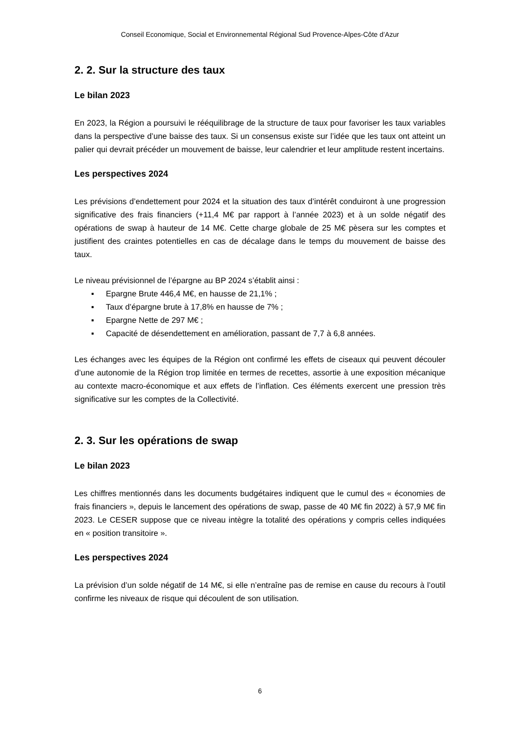Conseil Economique, Social et Environnemental Régional Sud Provence-Alpes-Côte d’Azur
2. 2. Sur la structure des taux
Le bilan 2023
En 2023, la Région a poursuivi le rééquilibrage de la structure de taux pour favoriser les taux variables dans la perspective d’une baisse des taux. Si un consensus existe sur l’idée que les taux ont atteint un palier qui devrait précéder un mouvement de baisse, leur calendrier et leur amplitude restent incertains.
Les perspectives 2024
Les prévisions d’endettement pour 2024 et la situation des taux d’intérêt conduiront à une progression significative des frais financiers (+11,4 M€ par rapport à l’année 2023) et à un solde négatif des opérations de swap à hauteur de 14 M€. Cette charge globale de 25 M€ pèsera sur les comptes et justifient des craintes potentielles en cas de décalage dans le temps du mouvement de baisse des taux.
Le niveau prévisionnel de l’épargne au BP 2024 s’établit ainsi :
▪ Epargne Brute 446,4 M€, en hausse de 21,1% ;
▪ Taux d’épargne brute à 17,8% en hausse de 7% ;
▪ Epargne Nette de 297 M€ ;
▪ Capacité de désendettement en amélioration, passant de 7,7 à 6,8 années.
Les échanges avec les équipes de la Région ont confirmé les effets de ciseaux qui peuvent découler d’une autonomie de la Région trop limitée en termes de recettes, assortie à une exposition mécanique au contexte macro-économique et aux effets de l’inflation. Ces éléments exercent une pression très significative sur les comptes de la Collectivité.
2. 3. Sur les opérations de swap
Le bilan 2023
Les chiffres mentionnés dans les documents budgétaires indiquent que le cumul des « économies de frais financiers », depuis le lancement des opérations de swap, passe de 40 M€ fin 2022) à 57,9 M€ fin 2023. Le CESER suppose que ce niveau intègre la totalité des opérations y compris celles indiquées en « position transitoire ».
Les perspectives 2024
La prévision d’un solde négatif de 14 M€, si elle n’entraîne pas de remise en cause du recours à l’outil confirme les niveaux de risque qui découlent de son utilisation.
6